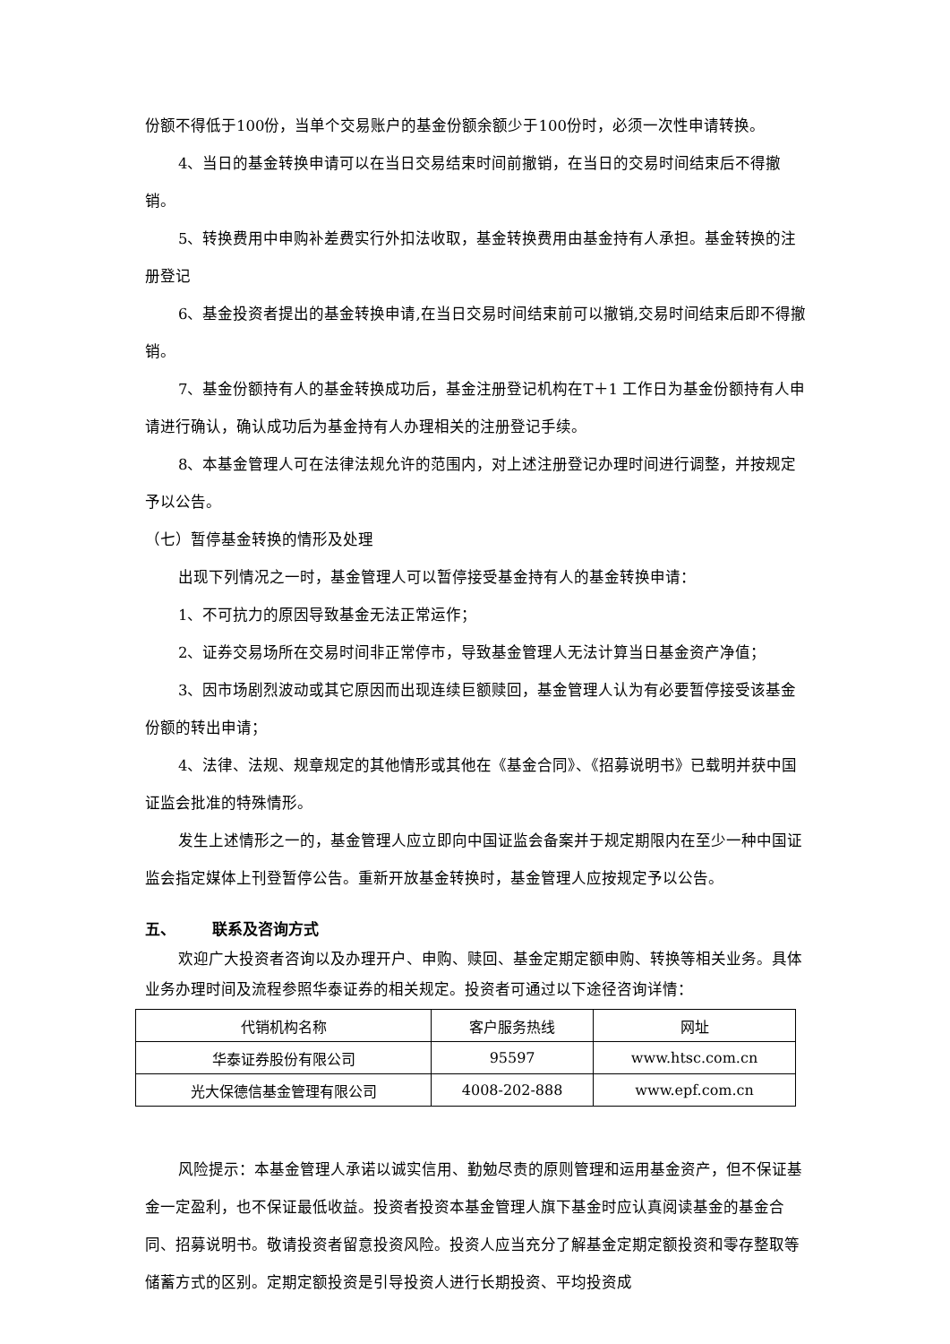份额不得低于100份，当单个交易账户的基金份额余额少于100份时，必须一次性申请转换。
4、当日的基金转换申请可以在当日交易结束时间前撤销，在当日的交易时间结束后不得撤销。
5、转换费用中申购补差费实行外扣法收取，基金转换费用由基金持有人承担。基金转换的注册登记
6、基金投资者提出的基金转换申请,在当日交易时间结束前可以撤销,交易时间结束后即不得撤销。
7、基金份额持有人的基金转换成功后，基金注册登记机构在T＋1 工作日为基金份额持有人申请进行确认，确认成功后为基金持有人办理相关的注册登记手续。
8、本基金管理人可在法律法规允许的范围内，对上述注册登记办理时间进行调整，并按规定予以公告。
（七）暂停基金转换的情形及处理
出现下列情况之一时，基金管理人可以暂停接受基金持有人的基金转换申请：
1、不可抗力的原因导致基金无法正常运作；
2、证券交易场所在交易时间非正常停市，导致基金管理人无法计算当日基金资产净值；
3、因市场剧烈波动或其它原因而出现连续巨额赎回，基金管理人认为有必要暂停接受该基金份额的转出申请；
4、法律、法规、规章规定的其他情形或其他在《基金合同》、《招募说明书》已载明并获中国证监会批准的特殊情形。
发生上述情形之一的，基金管理人应立即向中国证监会备案并于规定期限内在至少一种中国证监会指定媒体上刊登暂停公告。重新开放基金转换时，基金管理人应按规定予以公告。
五、 联系及咨询方式
欢迎广大投资者咨询以及办理开户、申购、赎回、基金定期定额申购、转换等相关业务。具体业务办理时间及流程参照华泰证券的相关规定。投资者可通过以下途径咨询详情：
| 代销机构名称 | 客户服务热线 | 网址 |
| 华泰证券股份有限公司 | 95597 | www.htsc.com.cn |
| 光大保德信基金管理有限公司 | 4008-202-888 | www.epf.com.cn |
风险提示：本基金管理人承诺以诚实信用、勤勉尽责的原则管理和运用基金资产，但不保证基金一定盈利，也不保证最低收益。投资者投资本基金管理人旗下基金时应认真阅读基金的基金合同、招募说明书。敬请投资者留意投资风险。投资人应当充分了解基金定期定额投资和零存整取等储蓄方式的区别。定期定额投资是引导投资人进行长期投资、平均投资成